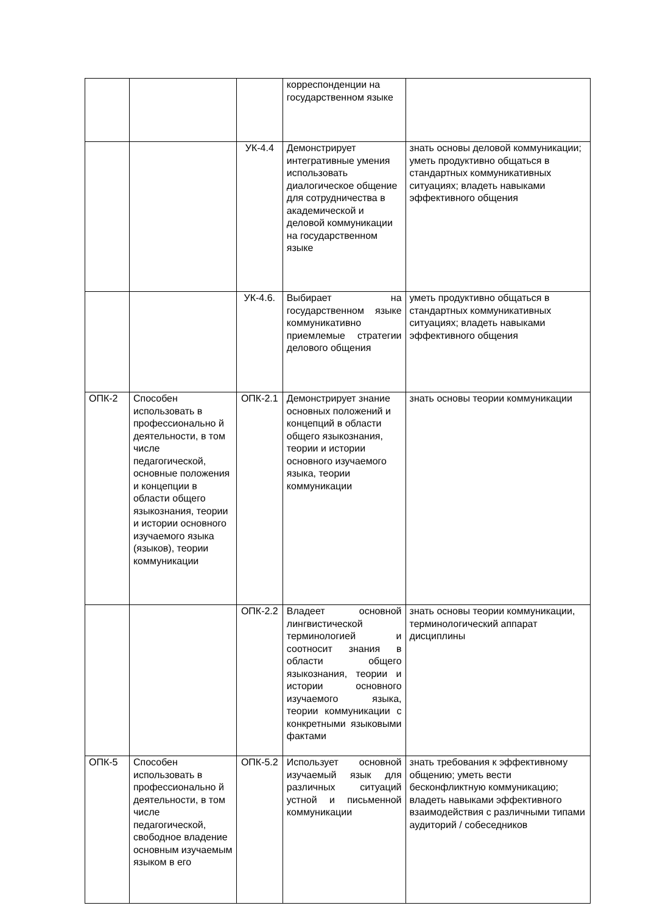| | | | корреспонденции на государственном языке | |
| | | УК-4.4 | Демонстрирует интегративные умения использовать диалогическое общение для сотрудничества в академической и деловой коммуникации на государственном языке | знать основы деловой коммуникации; уметь продуктивно общаться в стандартных коммуникативных ситуациях; владеть навыками эффективного общения |
| | | УК-4.6. | Выбирает на государственном языке коммуникативно приемлемые стратегии делового общения | уметь продуктивно общаться в стандартных коммуникативных ситуациях; владеть навыками эффективного общения |
| ОПК-2 | Способен использовать в профессионально й деятельности, в том числе педагогической, основные положения и концепции в области общего языкознания, теории и истории основного изучаемого языка (языков), теории коммуникации | ОПК-2.1 | Демонстрирует знание основных положений и концепций в области общего языкознания, теории и истории основного изучаемого языка, теории коммуникации | знать основы теории коммуникации |
| | | ОПК-2.2 | Владеет основной лингвистической терминологией и соотносит знания в области общего языкознания, теории и истории основного изучаемого языка, теории коммуникации с конкретными языковыми фактами | знать основы теории коммуникации, терминологический аппарат дисциплины |
| ОПК-5 | Способен использовать в профессионально й деятельности, в том числе педагогической, свободное владение основным изучаемым языком в его | ОПК-5.2 | Использует основной изучаемый язык для различных ситуаций устной и письменной коммуникации | знать требования к эффективному общению; уметь вести бесконфликтную коммуникацию; владеть навыками эффективного взаимодействия с различными типами аудиторий / собеседников |